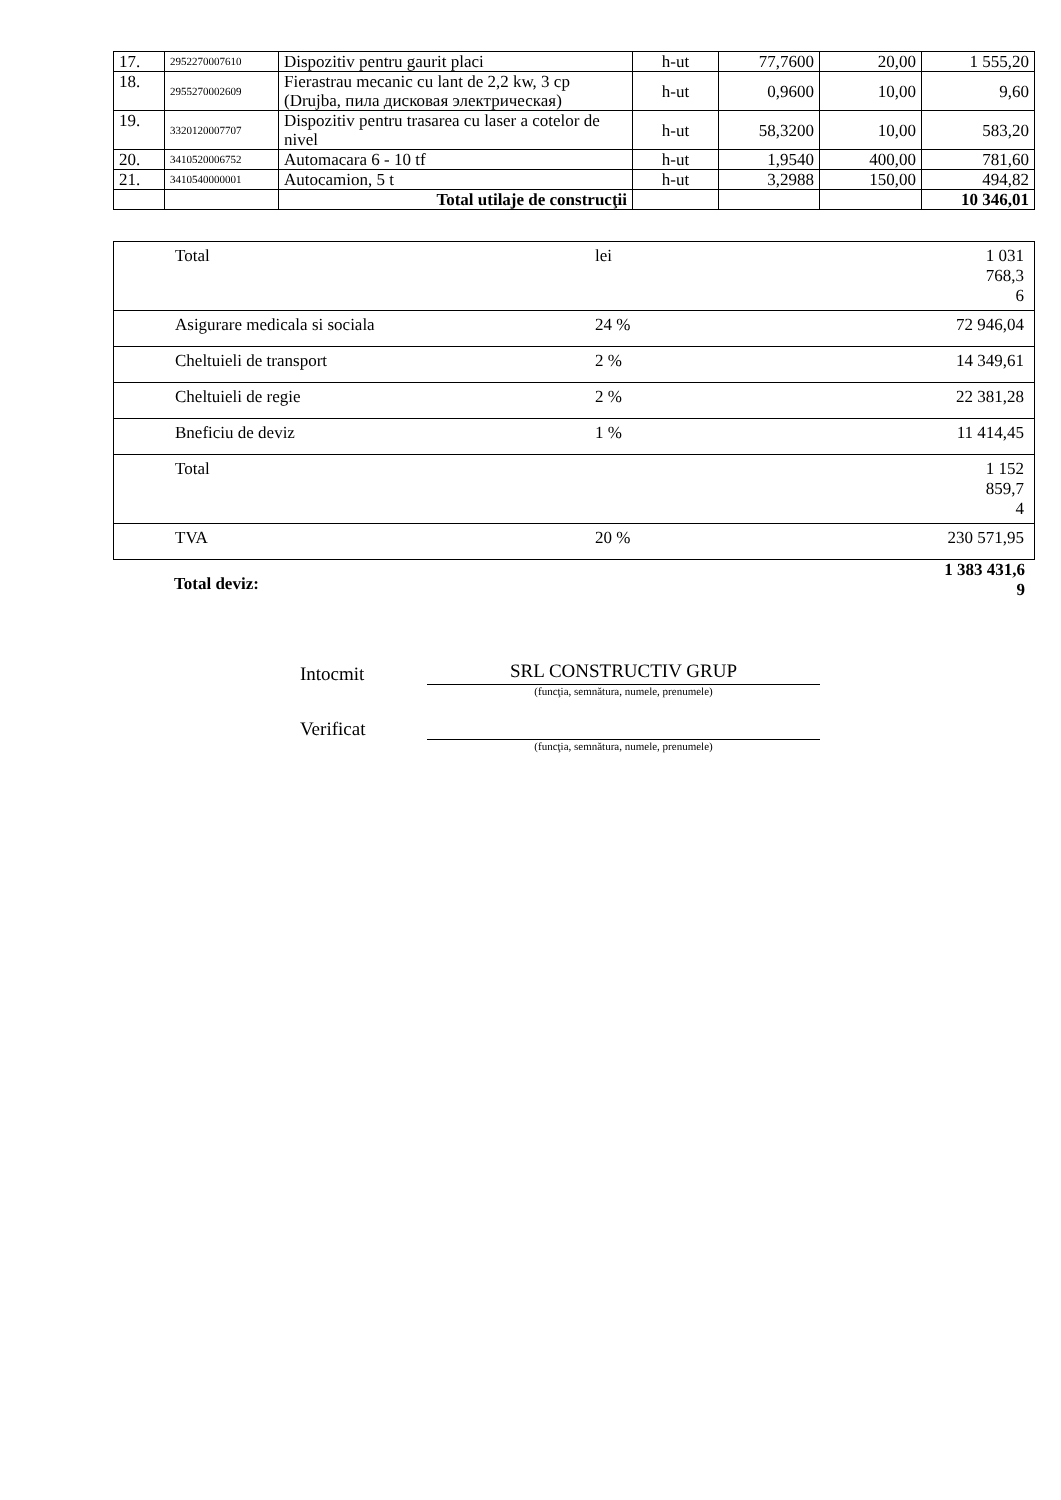| 17. | 2952270007610 | Dispozitiv pentru gaurit placi | h-ut | 77,7600 | 20,00 | 1 555,20 |
| 18. | 2955270002609 | Fierastrau mecanic cu lant de 2,2 kw, 3 cp (Drujba, пила дисковая электрическая) | h-ut | 0,9600 | 10,00 | 9,60 |
| 19. | 3320120007707 | Dispozitiv pentru trasarea cu laser a cotelor de nivel | h-ut | 58,3200 | 10,00 | 583,20 |
| 20. | 3410520006752 | Automacara 6 - 10 tf | h-ut | 1,9540 | 400,00 | 781,60 |
| 21. | 3410540000001 | Autocamion, 5 t | h-ut | 3,2988 | 150,00 | 494,82 |
| | | Total utilaje de construcţii | | | | 10 346,01 |
| Total | lei | 1 031 768,3 6 |
| Asigurare medicala si sociala | 24 % | 72 946,04 |
| Cheltuieli de transport | 2 % | 14 349,61 |
| Cheltuieli de regie | 2 % | 22 381,28 |
| Bneficiu de deviz | 1 % | 11 414,45 |
| Total | | 1 152 859,7 4 |
| TVA | 20 % | 230 571,95 |
Total deviz: 1 383 431,6
9
Intocmit
SRL CONSTRUCTIV GRUP
(funcţia, semnătura, numele, prenumele)
Verificat
(funcţia, semnătura, numele, prenumele)